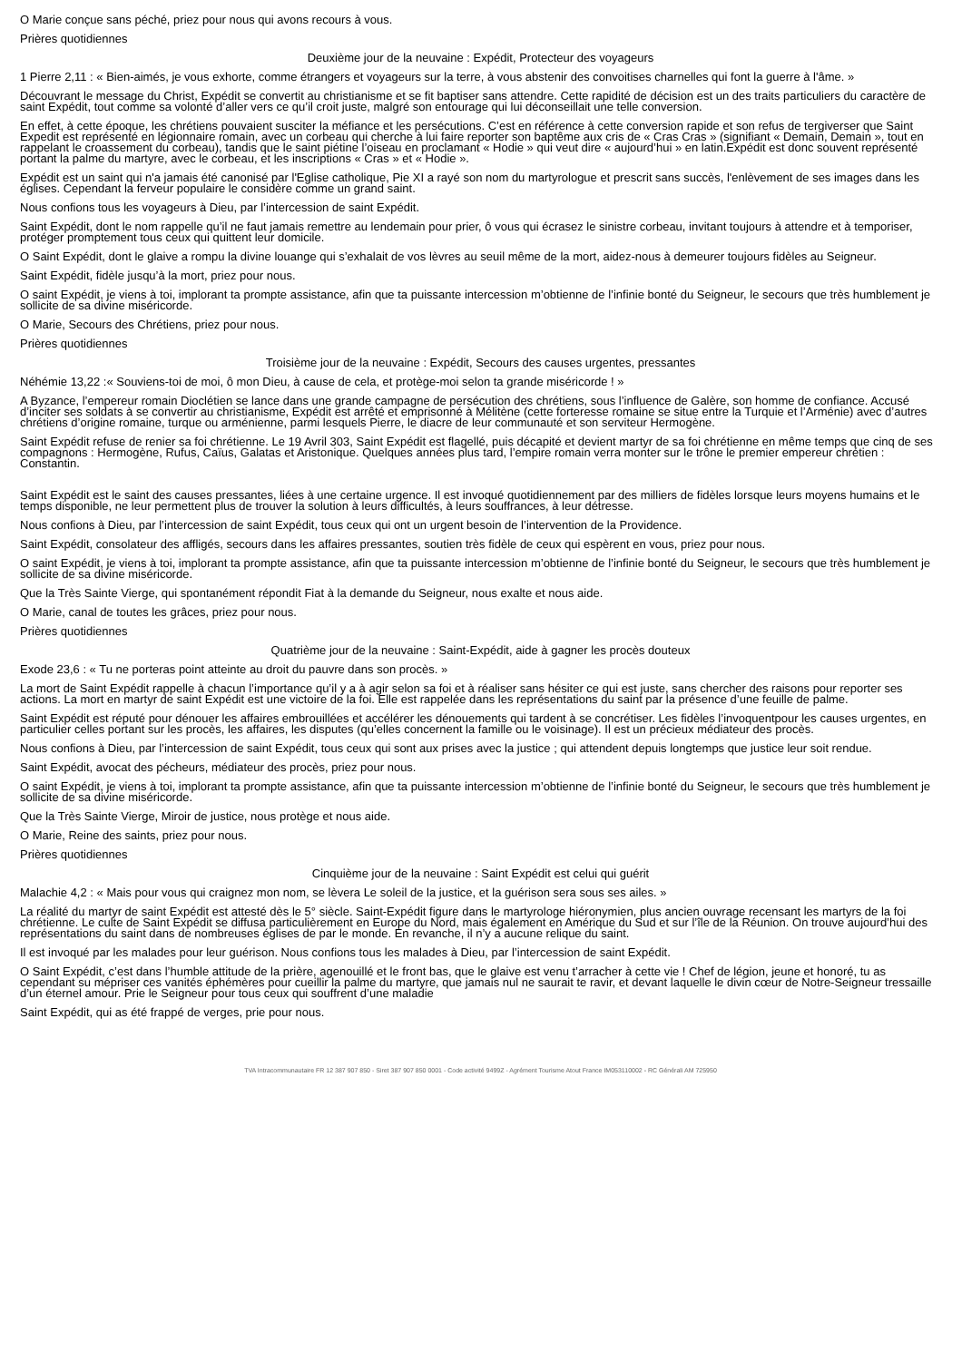O Marie conçue sans péché, priez pour nous qui avons recours à vous.
Prières quotidiennes
Deuxième jour de la neuvaine : Expédit, Protecteur des voyageurs
1 Pierre 2,11 : « Bien-aimés, je vous exhorte, comme étrangers et voyageurs sur la terre, à vous abstenir des convoitises charnelles qui font la guerre à l'âme. »
Découvrant le message du Christ, Expédit se convertit au christianisme et se fit baptiser sans attendre. Cette rapidité de décision est un des traits particuliers du caractère de saint Expédit, tout comme sa volonté d’aller vers ce qu’il croit juste, malgré son entourage qui lui déconseillait une telle conversion.
En effet, à cette époque, les chrétiens pouvaient susciter la méfiance et les persécutions. C’est en référence à cette conversion rapide et son refus de tergiverser que Saint Expedit est représenté en légionnaire romain, avec un corbeau qui cherche à lui faire reporter son baptême aux cris de « Cras Cras » (signifiant « Demain, Demain », tout en rappelant le croassement du corbeau), tandis que le saint piétine l’oiseau en proclamant « Hodie » qui veut dire « aujourd’hui » en latin.Expédit est donc souvent représenté portant la palme du martyre, avec le corbeau, et les inscriptions « Cras » et « Hodie ».
Expédit est un saint qui n'a jamais été canonisé par l'Eglise catholique, Pie XI a rayé son nom du martyrologue et prescrit sans succès, l'enlèvement de ses images dans les églises. Cependant la ferveur populaire le considère comme un grand saint.
Nous confions tous les voyageurs à Dieu, par l’intercession de saint Expédit.
Saint Expédit, dont le nom rappelle qu’il ne faut jamais remettre au lendemain pour prier, ô vous qui écrasez le sinistre corbeau, invitant toujours à attendre et à temporiser, protéger promptement tous ceux qui quittent leur domicile.
O Saint Expédit, dont le glaive a rompu la divine louange qui s’exhalait de vos lèvres au seuil même de la mort, aidez-nous à demeurer toujours fidèles au Seigneur.
Saint Expédit, fidèle jusqu’à la mort, priez pour nous.
O saint Expédit, je viens à toi, implorant ta prompte assistance, afin que ta puissante intercession m’obtienne de l’infinie bonté du Seigneur, le secours que très humblement je sollicite de sa divine miséricorde.
O Marie, Secours des Chrétiens, priez pour nous.
Prières quotidiennes
Troisième jour de la neuvaine : Expédit, Secours des causes urgentes, pressantes
Néhémie 13,22 :« Souviens-toi de moi, ô mon Dieu, à cause de cela, et protège-moi selon ta grande miséricorde ! »
A Byzance, l’empereur romain Dioclétien se lance dans une grande campagne de persécution des chrétiens, sous l’influence de Galère, son homme de confiance. Accusé d’inciter ses soldats à se convertir au christianisme, Expédit est arrêté et emprisonné à Mélitène (cette forteresse romaine se situe entre la Turquie et l’Arménie) avec d’autres chrétiens d’origine romaine, turque ou arménienne, parmi lesquels Pierre, le diacre de leur communauté et son serviteur Hermogène.
Saint Expédit refuse de renier sa foi chrétienne. Le 19 Avril 303, Saint Expédit est flagellé, puis décapité et devient martyr de sa foi chrétienne en même temps que cinq de ses compagnons : Hermogène, Rufus, Caïus, Galatas et Aristonique. Quelques années plus tard, l’empire romain verra monter sur le trône le premier empereur chrétien : Constantin.
Saint Expédit est le saint des causes pressantes, liées à une certaine urgence. Il est invoqué quotidiennement par des milliers de fidèles lorsque leurs moyens humains et le temps disponible, ne leur permettent plus de trouver la solution à leurs difficultés, à leurs souffrances, à leur détresse.
Nous confions à Dieu, par l’intercession de saint Expédit, tous ceux qui ont un urgent besoin de l’intervention de la Providence.
Saint Expédit, consolateur des affligés, secours dans les affaires pressantes, soutien très fidèle de ceux qui espèrent en vous, priez pour nous.
O saint Expédit, je viens à toi, implorant ta prompte assistance, afin que ta puissante intercession m’obtienne de l’infinie bonté du Seigneur, le secours que très humblement je sollicite de sa divine miséricorde.
Que la Très Sainte Vierge, qui spontanément répondit Fiat à la demande du Seigneur, nous exalte et nous aide.
O Marie, canal de toutes les grâces, priez pour nous.
Prières quotidiennes
Quatrième jour de la neuvaine : Saint-Expédit, aide à gagner les procès douteux
Exode 23,6 : « Tu ne porteras point atteinte au droit du pauvre dans son procès. »
La mort de Saint Expédit rappelle à chacun l’importance qu’il y a à agir selon sa foi et à réaliser sans hésiter ce qui est juste, sans chercher des raisons pour reporter ses actions. La mort en martyr de saint Expédit est une victoire de la foi. Elle est rappelée dans les représentations du saint par la présence d’une feuille de palme.
Saint Expédit est réputé pour dénouer les affaires embrouillées et accélérer les dénouements qui tardent à se concrétiser. Les fidèles l’invoquentpour les causes urgentes, en particulier celles portant sur les procès, les affaires, les disputes (qu’elles concernent la famille ou le voisinage). Il est un précieux médiateur des procès.
Nous confions à Dieu, par l’intercession de saint Expédit, tous ceux qui sont aux prises avec la justice ; qui attendent depuis longtemps que justice leur soit rendue.
Saint Expédit, avocat des pécheurs, médiateur des procès, priez pour nous.
O saint Expédit, je viens à toi, implorant ta prompte assistance, afin que ta puissante intercession m’obtienne de l’infinie bonté du Seigneur, le secours que très humblement je sollicite de sa divine miséricorde.
Que la Très Sainte Vierge, Miroir de justice, nous protège et nous aide.
O Marie, Reine des saints, priez pour nous.
Prières quotidiennes
Cinquième jour de la neuvaine : Saint Expédit est celui qui guérit
Malachie 4,2 : « Mais pour vous qui craignez mon nom, se lèvera Le soleil de la justice, et la guérison sera sous ses ailes. »
La réalité du martyr de saint Expédit est attesté dès le 5° siècle. Saint-Expédit figure dans le martyrologe hiéronymien, plus ancien ouvrage recensant les martyrs de la foi chrétienne. Le culte de Saint Expédit se diffusa particulièrement en Europe du Nord, mais également en Amérique du Sud et sur l’île de la Réunion. On trouve aujourd’hui des représentations du saint dans de nombreuses églises de par le monde. En revanche, il n’y a aucune relique du saint.
Il est invoqué par les malades pour leur guérison. Nous confions tous les malades à Dieu, par l’intercession de saint Expédit.
O Saint Expédit, c’est dans l’humble attitude de la prière, agenouillé et le front bas, que le glaive est venu t’arracher à cette vie ! Chef de légion, jeune et honoré, tu as cependant su mépriser ces vanités éphémères pour cueillir la palme du martyre, que jamais nul ne saurait te ravir, et devant laquelle le divin cœur de Notre-Seigneur tressaille d’un éternel amour. Prie le Seigneur pour tous ceux qui souffrent d’une maladie
Saint Expédit, qui as été frappé de verges, prie pour nous.
TVA Intracommunautaire FR 12 387 907 850 - Siret 387 907 850 0001 - Code activité 9499Z - Agrément Tourisme Atout France IM053110002 - RC Générali AM 725950